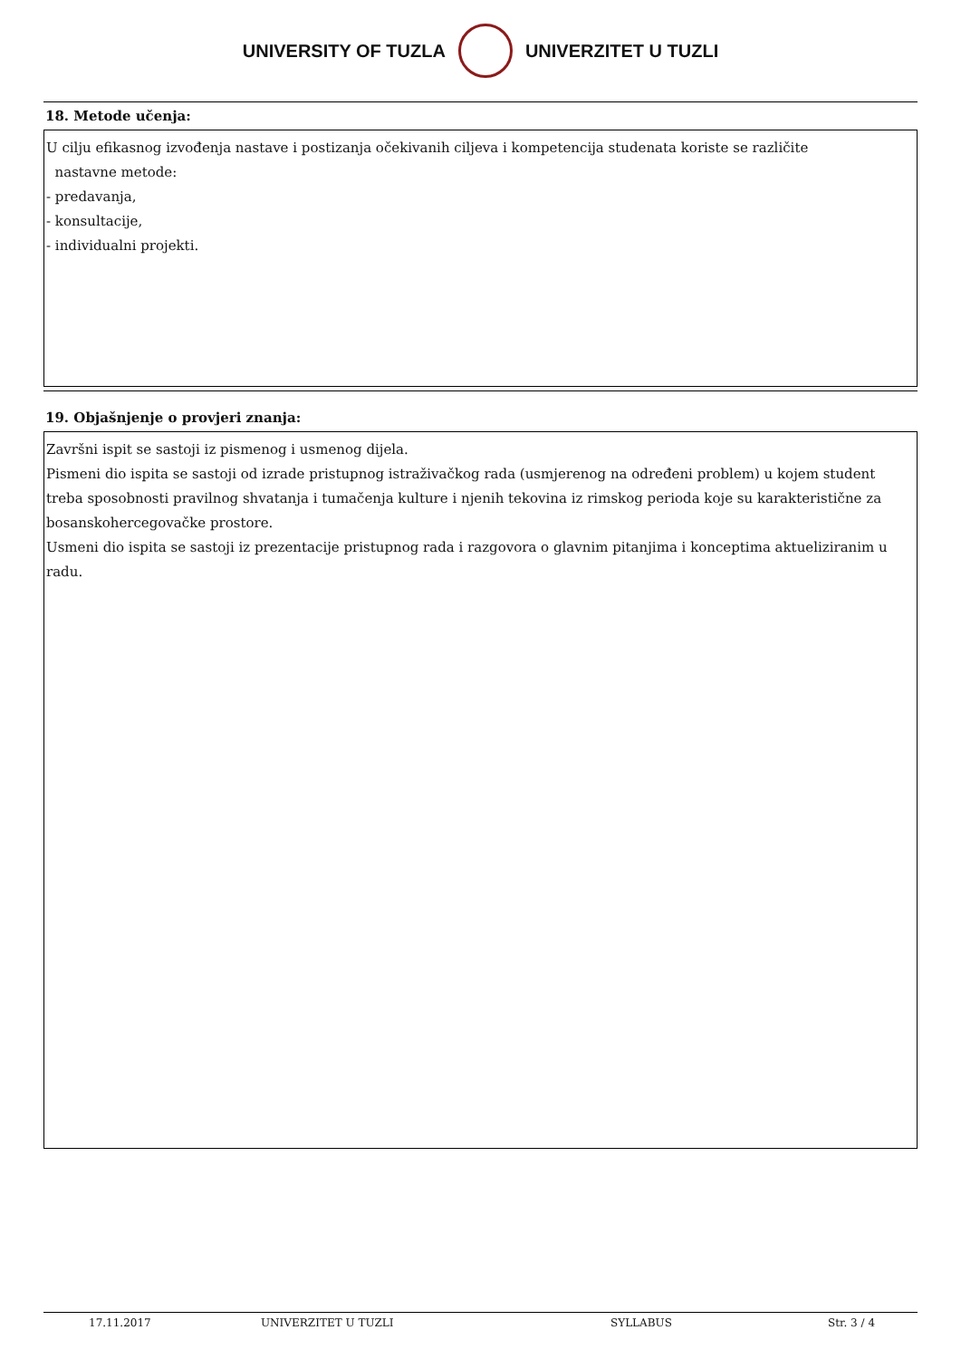UNIVERSITY OF TUZLA UNIVERZITET U TUZLI
18. Metode učenja:
U cilju efikasnog izvođenja nastave i postizanja očekivanih ciljeva i kompetencija studenata koriste se različite
nastavne metode:
- predavanja,
- konsultacije,
- individualni projekti.
19. Objašnjenje o provjeri znanja:
Završni ispit se sastoji iz pismenog i usmenog dijela.
Pismeni dio ispita se sastoji od izrade pristupnog istraživačkog rada (usmjerenog na određeni problem) u kojem student treba sposobnosti pravilnog shvatanja i tumačenja kulture i njenih tekovina iz rimskog perioda koje su karakteristične za bosanskohercegovačke prostore.
Usmeni dio ispita se sastoji iz prezentacije pristupnog rada i razgovora o glavnim pitanjima i konceptima aktueliziranim u radu.
17.11.2017 UNIVERZITET U TUZLI SYLLABUS Str. 3 / 4